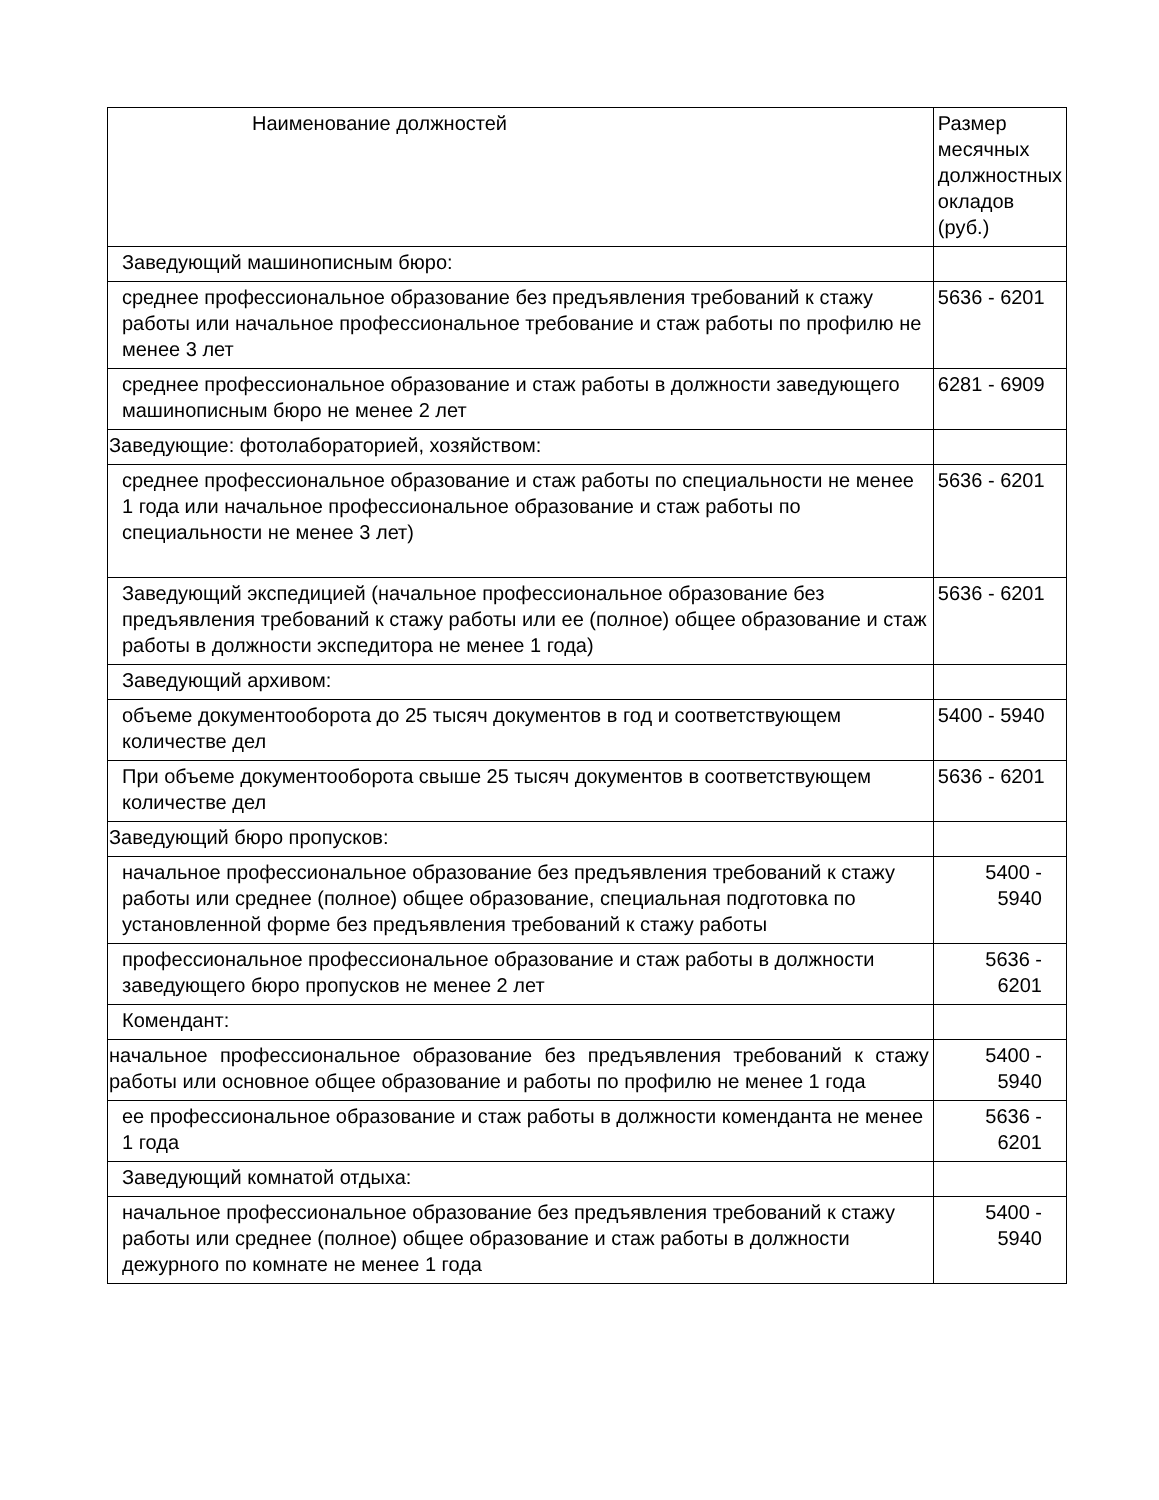| Наименование должностей | Размер месячных должностных окладов (руб.) |
| Заведующий машинописным бюро: | |
| среднее профессиональное образование без предъявления требований к стажу работы или начальное профессиональное требование и стаж работы по профилю не менее 3 лет | 5636 - 6201 |
| среднее профессиональное образование и стаж работы в должности заведующего машинописным бюро не менее 2 лет | 6281 - 6909 |
| Заведующие: фотолабораторией, хозяйством: | |
| среднее профессиональное образование и стаж работы по специальности не менее 1 года или начальное профессиональное образование и стаж работы по специальности не менее 3 лет) | 5636 - 6201 |
| Заведующий экспедицией (начальное профессиональное образование без предъявления требований к стажу работы или ее (полное) общее образование и стаж работы в должности экспедитора не менее 1 года) | 5636 - 6201 |
| Заведующий архивом: | |
| объеме документооборота до 25 тысяч документов в год и соответствующем количестве дел | 5400 - 5940 |
| При объеме документооборота свыше 25 тысяч документов в соответствующем количестве дел | 5636 - 6201 |
| Заведующий бюро пропусков: | |
| начальное профессиональное образование без предъявления требований к стажу работы или среднее (полное) общее образование, специальная подготовка по установленной форме без предъявления требований к стажу работы | 5400 - 5940 |
| профессиональное профессиональное образование и стаж работы в должности заведующего бюро пропусков не менее 2 лет | 5636 - 6201 |
| Комендант: | |
| начальное профессиональное образование без предъявления требований к стажу работы или основное общее образование и работы по профилю не менее 1 года | 5400 - 5940 |
| ее профессиональное образование и стаж работы в должности коменданта не менее 1 года | 5636 - 6201 |
| Заведующий комнатой отдыха: | |
| начальное профессиональное образование без предъявления требований к стажу работы или среднее (полное) общее образование и стаж работы в должности дежурного по комнате не менее 1 года | 5400 - 5940 |